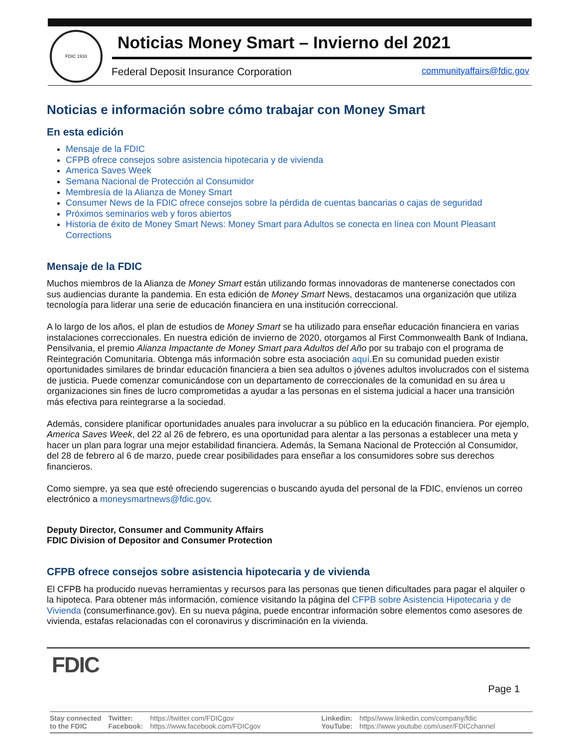FDIC 1933
Noticias Money Smart – Invierno del 2021
Federal Deposit Insurance Corporation
communityaffairs@fdic.gov
Noticias e información sobre cómo trabajar con Money Smart
En esta edición
Mensaje de la FDIC
CFPB ofrece consejos sobre asistencia hipotecaria y de vivienda
America Saves Week
Semana Nacional de Protección al Consumidor
Membresía de la Alianza de Money Smart
Consumer News de la FDIC ofrece consejos sobre la pérdida de cuentas bancarias o cajas de seguridad
Próximos seminarios web y foros abiertos
Historia de éxito de Money Smart News: Money Smart para Adultos se conecta en línea con Mount Pleasant Corrections
Mensaje de la FDIC
Muchos miembros de la Alianza de Money Smart están utilizando formas innovadoras de mantenerse conectados con sus audiencias durante la pandemia. En esta edición de Money Smart News, destacamos una organización que utiliza tecnología para liderar una serie de educación financiera en una institución correccional.
A lo largo de los años, el plan de estudios de Money Smart se ha utilizado para enseñar educación financiera en varias instalaciones correccionales. En nuestra edición de invierno de 2020, otorgamos al First Commonwealth Bank of Indiana, Pensilvania, el premio Alianza Impactante de Money Smart para Adultos del Año por su trabajo con el programa de Reintegración Comunitaria. Obtenga más información sobre esta asociación aquí.En su comunidad pueden existir oportunidades similares de brindar educación financiera a bien sea adultos o jóvenes adultos involucrados con el sistema de justicia. Puede comenzar comunicándose con un departamento de correccionales de la comunidad en su área u organizaciones sin fines de lucro comprometidas a ayudar a las personas en el sistema judicial a hacer una transición más efectiva para reintegrarse a la sociedad.
Además, considere planificar oportunidades anuales para involucrar a su público en la educación financiera. Por ejemplo, America Saves Week, del 22 al 26 de febrero, es una oportunidad para alentar a las personas a establecer una meta y hacer un plan para lograr una mejor estabilidad financiera. Además, la Semana Nacional de Protección al Consumidor, del 28 de febrero al 6 de marzo, puede crear posibilidades para enseñar a los consumidores sobre sus derechos financieros.
Como siempre, ya sea que esté ofreciendo sugerencias o buscando ayuda del personal de la FDIC, envíenos un correo electrónico a moneysmartnews@fdic.gov.
Deputy Director, Consumer and Community Affairs
FDIC Division of Depositor and Consumer Protection
CFPB ofrece consejos sobre asistencia hipotecaria y de vivienda
El CFPB ha producido nuevas herramientas y recursos para las personas que tienen dificultades para pagar el alquiler o la hipoteca. Para obtener más información, comience visitando la página del CFPB sobre Asistencia Hipotecaria y de Vivienda (consumerfinance.gov). En su nueva página, puede encontrar información sobre elementos como asesores de vivienda, estafas relacionadas con el coronavirus y discriminación en la vivienda.
FDIC
Page 1
Stay connected
to the FDIC
Twitter:
Facebook:
https://twitter.com/FDICgov
https://www.facebook.com/FDICgov
Linkedin:
YouTube:
https//www.linkedin.com/company/fdic
https://www.youtube.com/user/FDICchannel